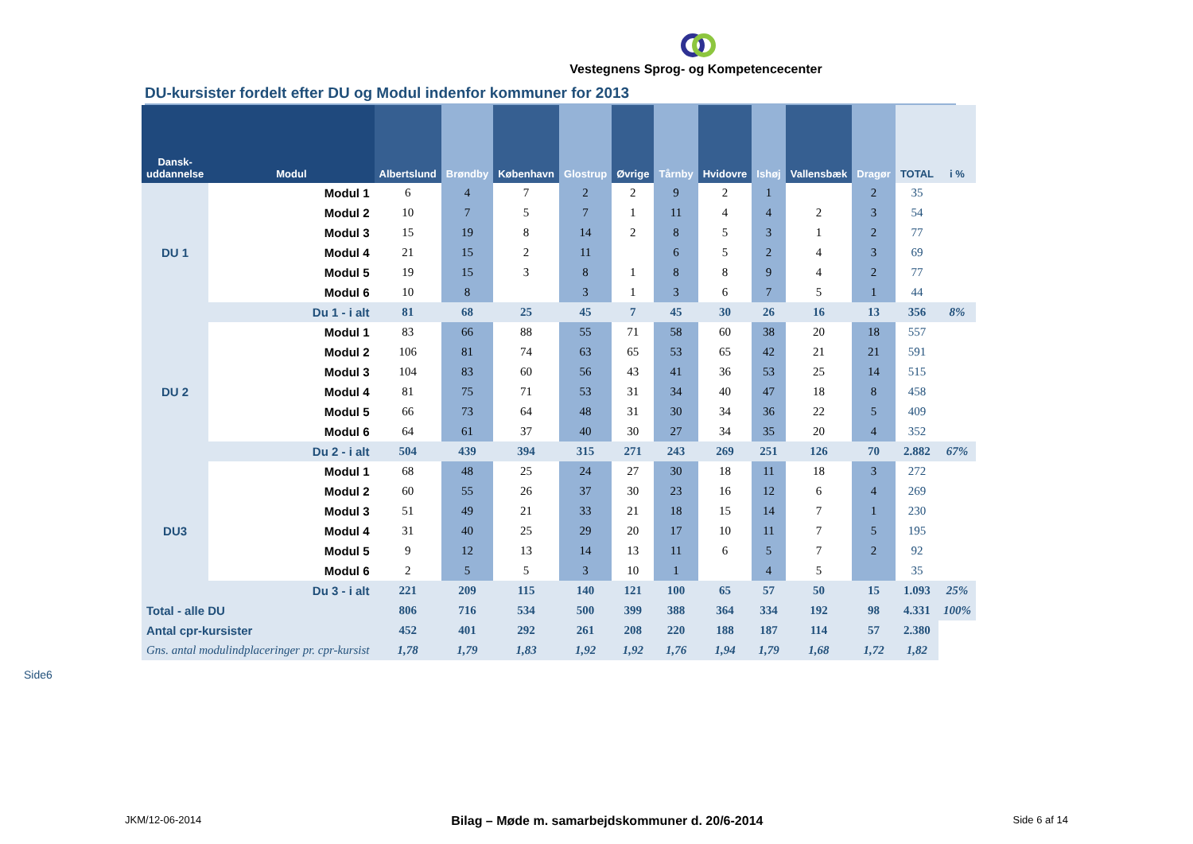Vestegnens Sprog- og Kompetencecenter
DU-kursister fordelt efter DU og Modul indenfor kommuner for 2013
| Dansk-uddannelse | Modul | Albertslund | Brøndby | København | Glostrup | Øvrige | Tårnby | Hvidovre | Ishøj | Vallensbæk | Dragør | TOTAL | i % |
| --- | --- | --- | --- | --- | --- | --- | --- | --- | --- | --- | --- | --- | --- |
| DU 1 | Modul 1 | 6 | 4 | 7 | 2 | 2 | 9 | 2 | 1 | | 2 | 35 | |
| | Modul 2 | 10 | 7 | 5 | 7 | 1 | 11 | 4 | 4 | 2 | 3 | 54 | |
| | Modul 3 | 15 | 19 | 8 | 14 | 2 | 8 | 5 | 3 | 1 | 2 | 77 | |
| | Modul 4 | 21 | 15 | 2 | 11 | | 6 | 5 | 2 | 4 | 3 | 69 | |
| | Modul 5 | 19 | 15 | 3 | 8 | 1 | 8 | 8 | 9 | 4 | 2 | 77 | |
| | Modul 6 | 10 | 8 | | 3 | 1 | 3 | 6 | 7 | 5 | 1 | 44 | |
| | Du 1 - i alt | 81 | 68 | 25 | 45 | 7 | 45 | 30 | 26 | 16 | 13 | 356 | 8% |
| DU 2 | Modul 1 | 83 | 66 | 88 | 55 | 71 | 58 | 60 | 38 | 20 | 18 | 557 | |
| | Modul 2 | 106 | 81 | 74 | 63 | 65 | 53 | 65 | 42 | 21 | 21 | 591 | |
| | Modul 3 | 104 | 83 | 60 | 56 | 43 | 41 | 36 | 53 | 25 | 14 | 515 | |
| | Modul 4 | 81 | 75 | 71 | 53 | 31 | 34 | 40 | 47 | 18 | 8 | 458 | |
| | Modul 5 | 66 | 73 | 64 | 48 | 31 | 30 | 34 | 36 | 22 | 5 | 409 | |
| | Modul 6 | 64 | 61 | 37 | 40 | 30 | 27 | 34 | 35 | 20 | 4 | 352 | |
| | Du 2 - i alt | 504 | 439 | 394 | 315 | 271 | 243 | 269 | 251 | 126 | 70 | 2.882 | 67% |
| DU3 | Modul 1 | 68 | 48 | 25 | 24 | 27 | 30 | 18 | 11 | 18 | 3 | 272 | |
| | Modul 2 | 60 | 55 | 26 | 37 | 30 | 23 | 16 | 12 | 6 | 4 | 269 | |
| | Modul 3 | 51 | 49 | 21 | 33 | 21 | 18 | 15 | 14 | 7 | 1 | 230 | |
| | Modul 4 | 31 | 40 | 25 | 29 | 20 | 17 | 10 | 11 | 7 | 5 | 195 | |
| | Modul 5 | 9 | 12 | 13 | 14 | 13 | 11 | 6 | 5 | 7 | 2 | 92 | |
| | Modul 6 | 2 | 5 | 5 | 3 | 10 | 1 | | 4 | 5 | | 35 | |
| | Du 3 - i alt | 221 | 209 | 115 | 140 | 121 | 100 | 65 | 57 | 50 | 15 | 1.093 | 25% |
| Total - alle DU | | 806 | 716 | 534 | 500 | 399 | 388 | 364 | 334 | 192 | 98 | 4.331 | 100% |
| Antal cpr-kursister | | 452 | 401 | 292 | 261 | 208 | 220 | 188 | 187 | 114 | 57 | 2.380 | |
| Gns. antal modulindplaceringer pr. cpr-kursist | | 1,78 | 1,79 | 1,83 | 1,92 | 1,92 | 1,76 | 1,94 | 1,79 | 1,68 | 1,72 | 1,82 | |
Side6
JKM/12-06-2014 Bilag – Møde m. samarbejdskommuner d. 20/6-2014 Side 6 af 14